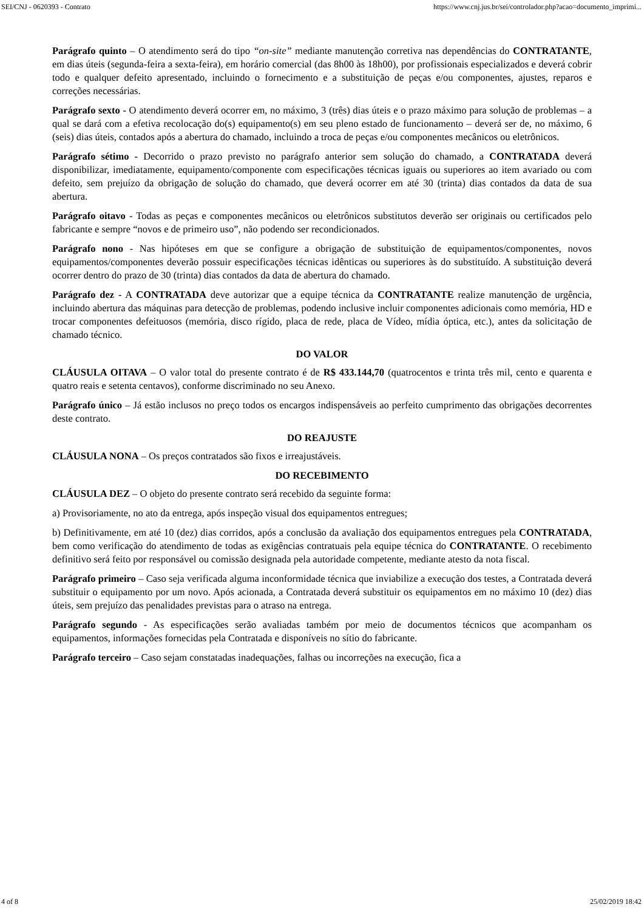SEI/CNJ - 0620393 - Contrato https://www.cnj.jus.br/sei/controlador.php?acao=documento_imprimi...
Parágrafo quinto – O atendimento será do tipo “on-site” mediante manutenção corretiva nas dependências do CONTRATANTE, em dias úteis (segunda-feira a sexta-feira), em horário comercial (das 8h00 às 18h00), por profissionais especializados e deverá cobrir todo e qualquer defeito apresentado, incluindo o fornecimento e a substituição de peças e/ou componentes, ajustes, reparos e correções necessárias.
Parágrafo sexto - O atendimento deverá ocorrer em, no máximo, 3 (três) dias úteis e o prazo máximo para solução de problemas – a qual se dará com a efetiva recolocação do(s) equipamento(s) em seu pleno estado de funcionamento – deverá ser de, no máximo, 6 (seis) dias úteis, contados após a abertura do chamado, incluindo a troca de peças e/ou componentes mecânicos ou eletrônicos.
Parágrafo sétimo - Decorrido o prazo previsto no parágrafo anterior sem solução do chamado, a CONTRATADA deverá disponibilizar, imediatamente, equipamento/componente com especificações técnicas iguais ou superiores ao item avariado ou com defeito, sem prejuízo da obrigação de solução do chamado, que deverá ocorrer em até 30 (trinta) dias contados da data de sua abertura.
Parágrafo oitavo - Todas as peças e componentes mecânicos ou eletrônicos substitutos deverão ser originais ou certificados pelo fabricante e sempre “novos e de primeiro uso”, não podendo ser recondicionados.
Parágrafo nono - Nas hipóteses em que se configure a obrigação de substituição de equipamentos/componentes, novos equipamentos/componentes deverão possuir especificações técnicas idênticas ou superiores às do substituído. A substituição deverá ocorrer dentro do prazo de 30 (trinta) dias contados da data de abertura do chamado.
Parágrafo dez - A CONTRATADA deve autorizar que a equipe técnica da CONTRATANTE realize manutenção de urgência, incluindo abertura das máquinas para detecção de problemas, podendo inclusive incluir componentes adicionais como memória, HD e trocar componentes defeituosos (memória, disco rígido, placa de rede, placa de Vídeo, mídia óptica, etc.), antes da solicitação de chamado técnico.
DO VALOR
CLÁUSULA OITAVA – O valor total do presente contrato é de R$ 433.144,70 (quatrocentos e trinta três mil, cento e quarenta e quatro reais e setenta centavos), conforme discriminado no seu Anexo.
Parágrafo único – Já estão inclusos no preço todos os encargos indispensáveis ao perfeito cumprimento das obrigações decorrentes deste contrato.
DO REAJUSTE
CLÁUSULA NONA – Os preços contratados são fixos e irreajustáveis.
DO RECEBIMENTO
CLÁUSULA DEZ – O objeto do presente contrato será recebido da seguinte forma:
a) Provisoriamente, no ato da entrega, após inspeção visual dos equipamentos entregues;
b) Definitivamente, em até 10 (dez) dias corridos, após a conclusão da avaliação dos equipamentos entregues pela CONTRATADA, bem como verificação do atendimento de todas as exigências contratuais pela equipe técnica do CONTRATANTE. O recebimento definitivo será feito por responsável ou comissão designada pela autoridade competente, mediante atesto da nota fiscal.
Parágrafo primeiro – Caso seja verificada alguma inconformidade técnica que inviabilize a execução dos testes, a Contratada deverá substituir o equipamento por um novo. Após acionada, a Contratada deverá substituir os equipamentos em no máximo 10 (dez) dias úteis, sem prejuízo das penalidades previstas para o atraso na entrega.
Parágrafo segundo - As especificações serão avaliadas também por meio de documentos técnicos que acompanham os equipamentos, informações fornecidas pela Contratada e disponíveis no sítio do fabricante.
Parágrafo terceiro – Caso sejam constatadas inadequações, falhas ou incorreções na execução, fica a
4 of 8 25/02/2019 18:42